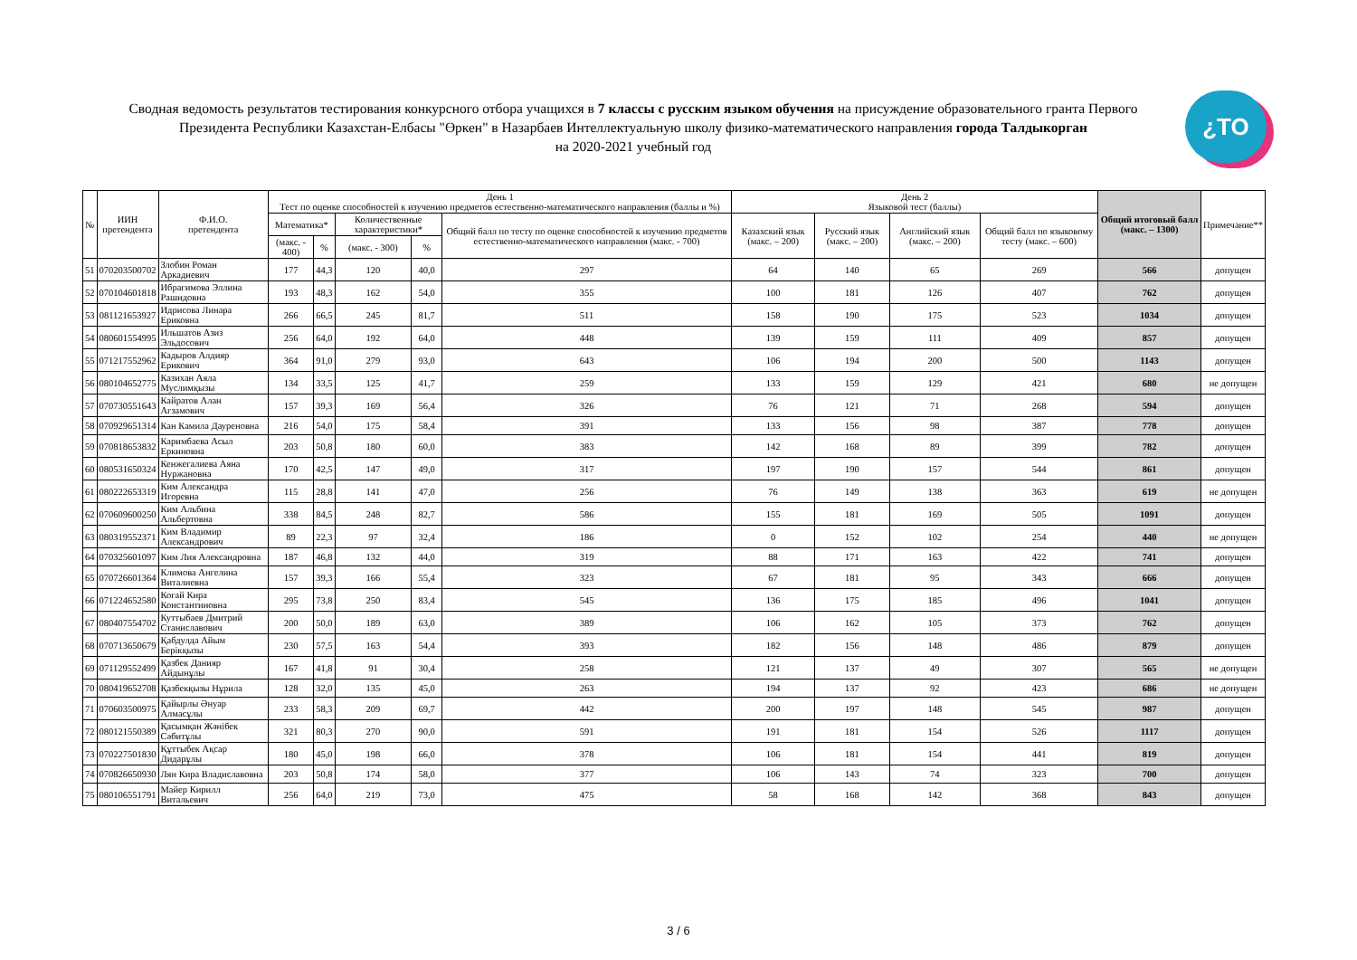Сводная ведомость результатов тестирования конкурсного отбора учащихся в 7 классы с русским языком обучения на присуждение образовательного гранта Первого Президента Республики Казахстан-Елбасы "Өркен" в Назарбаев Интеллектуальную школу физико-математического направления города Талдыкорган
на 2020-2021 учебный год
¿TO
| № | ИИН претендента | Ф.И.О. претендента | День 1 Тест по оценке способностей к изучению предметов естественно-математического направления (баллы и %) | | | | | День 2 Языковой тест (баллы) | | | | Общий итоговый балл (макс. – 1300) | Примечание** |
| --- | --- | --- | --- | --- | --- | --- | --- | --- | --- | --- | --- | --- | --- |
| | | | Математика* | | Количественные характеристики* | | Общий балл по тесту по оценке способностей к изучению предметов естественно-математического направления (макс. - 700) | Казахский язык (макс. – 200) | Русский язык (макс. – 200) | Английский язык (макс. – 200) | Общий балл по языковому тесту (макс. – 600) | | |
| | | | (макс. - 400) | % | (макс. - 300) | % | | | | | | | |
| 51 | 070203500702 | Злобин Роман Аркадиевич | 177 | 44,3 | 120 | 40,0 | 297 | 64 | 140 | 65 | 269 | 566 | допущен |
| 52 | 070104601818 | Ибрагимова Эллина Рашидовна | 193 | 48,3 | 162 | 54,0 | 355 | 100 | 181 | 126 | 407 | 762 | допущен |
| 53 | 081121653927 | Идрисова Линара Ериковна | 266 | 66,5 | 245 | 81,7 | 511 | 158 | 190 | 175 | 523 | 1034 | допущен |
| 54 | 080601554995 | Ильшатов Азиз Эльдосович | 256 | 64,0 | 192 | 64,0 | 448 | 139 | 159 | 111 | 409 | 857 | допущен |
| 55 | 071217552962 | Кадыров Алдияр Ерикович | 364 | 91,0 | 279 | 93,0 | 643 | 106 | 194 | 200 | 500 | 1143 | допущен |
| 56 | 080104652775 | Казихан Аяла Муслимқызы | 134 | 33,5 | 125 | 41,7 | 259 | 133 | 159 | 129 | 421 | 680 | не допущен |
| 57 | 070730551643 | Кайратов Алан Агзамович | 157 | 39,3 | 169 | 56,4 | 326 | 76 | 121 | 71 | 268 | 594 | допущен |
| 58 | 070929651314 | Кан Камила Дауреновна | 216 | 54,0 | 175 | 58,4 | 391 | 133 | 156 | 98 | 387 | 778 | допущен |
| 59 | 070818653832 | Каримбаева Асыл Еркиновна | 203 | 50,8 | 180 | 60,0 | 383 | 142 | 168 | 89 | 399 | 782 | допущен |
| 60 | 080531650324 | Кенжегалиева Аяна Нуржановна | 170 | 42,5 | 147 | 49,0 | 317 | 197 | 190 | 157 | 544 | 861 | допущен |
| 61 | 080222653319 | Ким Александра Игоревна | 115 | 28,8 | 141 | 47,0 | 256 | 76 | 149 | 138 | 363 | 619 | не допущен |
| 62 | 070609600250 | Ким Альбина Альбертовна | 338 | 84,5 | 248 | 82,7 | 586 | 155 | 181 | 169 | 505 | 1091 | допущен |
| 63 | 080319552371 | Ким Владимир Александрович | 89 | 22,3 | 97 | 32,4 | 186 | 0 | 152 | 102 | 254 | 440 | не допущен |
| 64 | 070325601097 | Ким Лия Александровна | 187 | 46,8 | 132 | 44,0 | 319 | 88 | 171 | 163 | 422 | 741 | допущен |
| 65 | 070726601364 | Климова Ангелина Виталиевна | 157 | 39,3 | 166 | 55,4 | 323 | 67 | 181 | 95 | 343 | 666 | допущен |
| 66 | 071224652580 | Когай Кира Константиновна | 295 | 73,8 | 250 | 83,4 | 545 | 136 | 175 | 185 | 496 | 1041 | допущен |
| 67 | 080407554702 | Куттыбаев Дмитрий Станиславович | 200 | 50,0 | 189 | 63,0 | 389 | 106 | 162 | 105 | 373 | 762 | допущен |
| 68 | 070713650679 | Қабдулда Айым Берікқызы | 230 | 57,5 | 163 | 54,4 | 393 | 182 | 156 | 148 | 486 | 879 | допущен |
| 69 | 071129552499 | Қазбек Данияр Айдынұлы | 167 | 41,8 | 91 | 30,4 | 258 | 121 | 137 | 49 | 307 | 565 | не допущен |
| 70 | 080419652708 | Қазбекқызы Нұрила | 128 | 32,0 | 135 | 45,0 | 263 | 194 | 137 | 92 | 423 | 686 | не допущен |
| 71 | 070603500975 | Қайырлы Әнуар Алмасұлы | 233 | 58,3 | 209 | 69,7 | 442 | 200 | 197 | 148 | 545 | 987 | допущен |
| 72 | 080121550389 | Қасымқан Жәнібек Сәбитұлы | 321 | 80,3 | 270 | 90,0 | 591 | 191 | 181 | 154 | 526 | 1117 | допущен |
| 73 | 070227501830 | Құттыбек Ақсар Дидарұлы | 180 | 45,0 | 198 | 66,0 | 378 | 106 | 181 | 154 | 441 | 819 | допущен |
| 74 | 070826650930 | Лян Кира Владиславовна | 203 | 50,8 | 174 | 58,0 | 377 | 106 | 143 | 74 | 323 | 700 | допущен |
| 75 | 080106551791 | Майер Кирилл Витальевич | 256 | 64,0 | 219 | 73,0 | 475 | 58 | 168 | 142 | 368 | 843 | допущен |
3 / 6